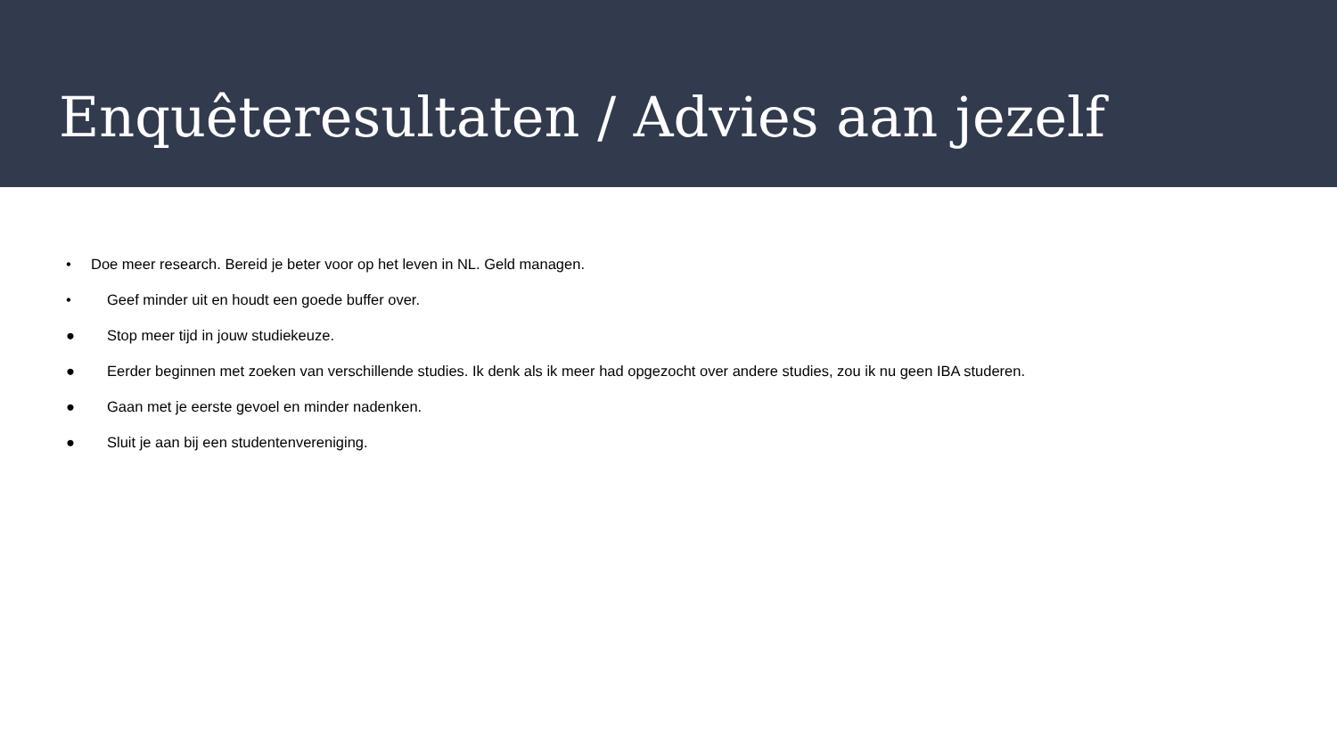Enquêteresultaten / Advies aan jezelf
• Doe meer research. Bereid je beter voor op het leven in NL. Geld managen.
• Geef minder uit en houdt een goede buffer over.
● Stop meer tijd in jouw studiekeuze.
● Eerder beginnen met zoeken van verschillende studies. Ik denk als ik meer had opgezocht over andere studies, zou ik nu geen IBA studeren.
● Gaan met je eerste gevoel en minder nadenken.
● Sluit je aan bij een studentenvereniging.